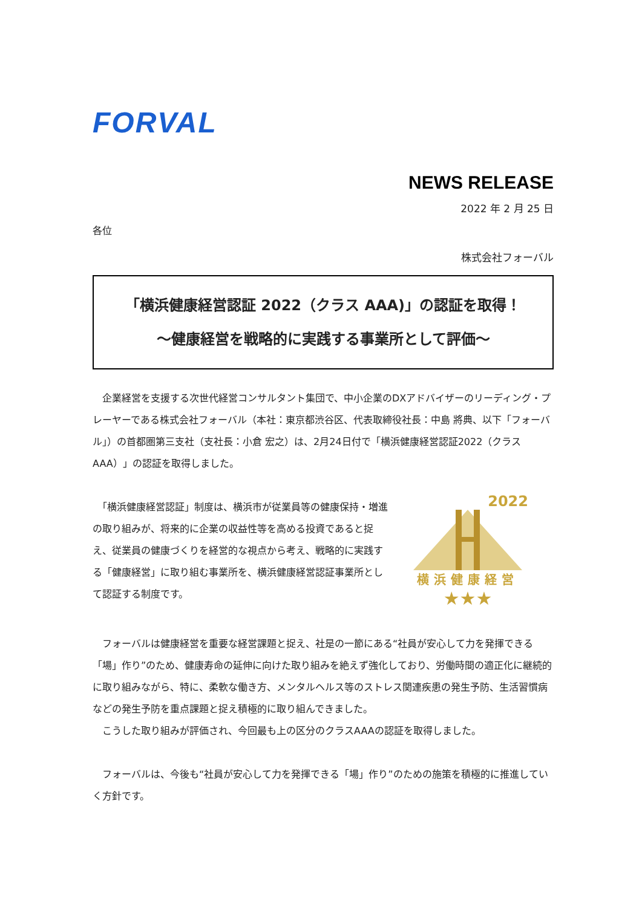FORVAL
NEWS RELEASE
2022 年 2 月 25 日
各位
株式会社フォーバル
「横浜健康経営認証 2022（クラス AAA)」の認証を取得！
～健康経営を戦略的に実践する事業所として評価～
　企業経営を支援する次世代経営コンサルタント集団で、中小企業のDXアドバイザーのリーディング・プレーヤーである株式会社フォーバル（本社：東京都渋谷区、代表取締役社長：中島 將典、以下「フォーバル」）の首都圏第三支社（支社長：小倉 宏之）は、2月24日付で「横浜健康経営認証2022（クラスAAA）」の認証を取得しました。
　「横浜健康経営認証」制度は、横浜市が従業員等の健康保持・増進の取り組みが、将来的に企業の収益性等を高める投資であると捉え、従業員の健康づくりを経営的な視点から考え、戦略的に実践する「健康経営」に取り組む事業所を、横浜健康経営認証事業所として認証する制度です。
2022
横浜健康経営
★★★
　フォーバルは健康経営を重要な経営課題と捉え、社是の一節にある“社員が安心して力を発揮できる「場」作り”のため、健康寿命の延伸に向けた取り組みを絶えず強化しており、労働時間の適正化に継続的に取り組みながら、特に、柔軟な働き方、メンタルヘルス等のストレス関連疾患の発生予防、生活習慣病などの発生予防を重点課題と捉え積極的に取り組んできました。
　こうした取り組みが評価され、今回最も上の区分のクラスAAAの認証を取得しました。
　フォーバルは、今後も“社員が安心して力を発揮できる「場」作り”のための施策を積極的に推進していく方針です。